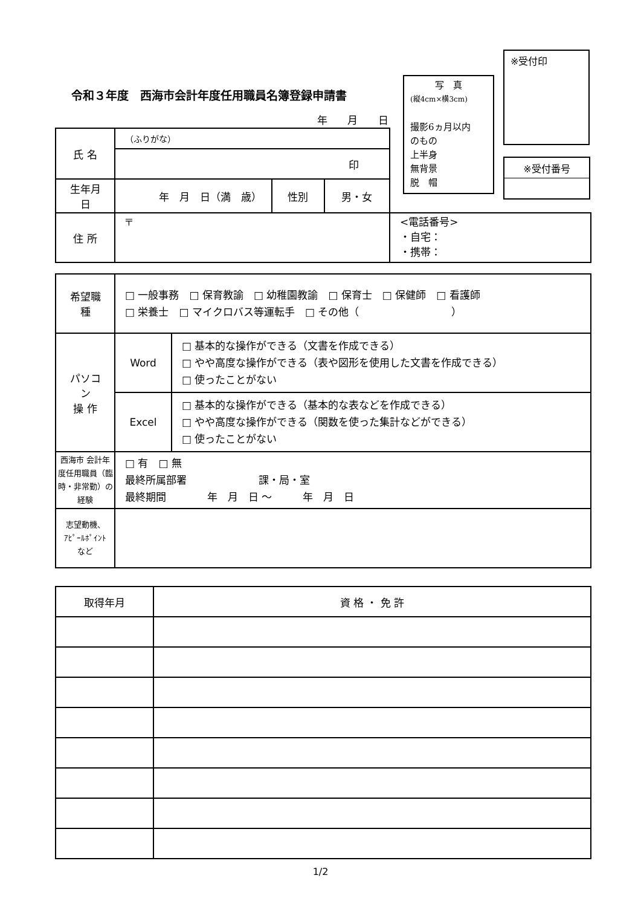令和３年度　西海市会計年度任用職員名簿登録申請書
※受付印
写　真
(縦4cm×横3cm)
撮影6ヵ月以内
のもの
上半身
無背景
脱　帽
| ※受付番号 |
年 月 日
| 氏 名 | （ふりがな） | | | |
| | 印 | | | |
| 生年月日 | 年 月 日（満 歳） | 性別 | 男・女 | |
| 住 所 | 〒 | | | <電話番号> ・自宅： ・携帯： |
| 希望職種 | □ 一般事務 □ 保育教諭 □ 幼稚園教諭 □ 保育士 □ 保健師 □ 看護師 □ 栄養士 □ マイクロバス等運転手 □ その他（ ） | |
| パソコン 操 作 | Word | □ 基本的な操作ができる（文書を作成できる） □ やや高度な操作ができる（表や図形を使用した文書を作成できる） □ 使ったことがない |
| | Excel | □ 基本的な操作ができる（基本的な表などを作成できる） □ やや高度な操作ができる（関数を使った集計などができる） □ 使ったことがない |
| 西海市 会計年度任用職員（臨時・非常勤）の経験 | □ 有 □ 無 最終所属部署 課・局・室 最終期間 年 月 日 ～ 年 月 日 | |
| 志望動機、 ｱﾋﾟｰﾙﾎﾟｲﾝﾄ など | | |
| 取得年月 | 資 格 ・ 免 許 |
1/2